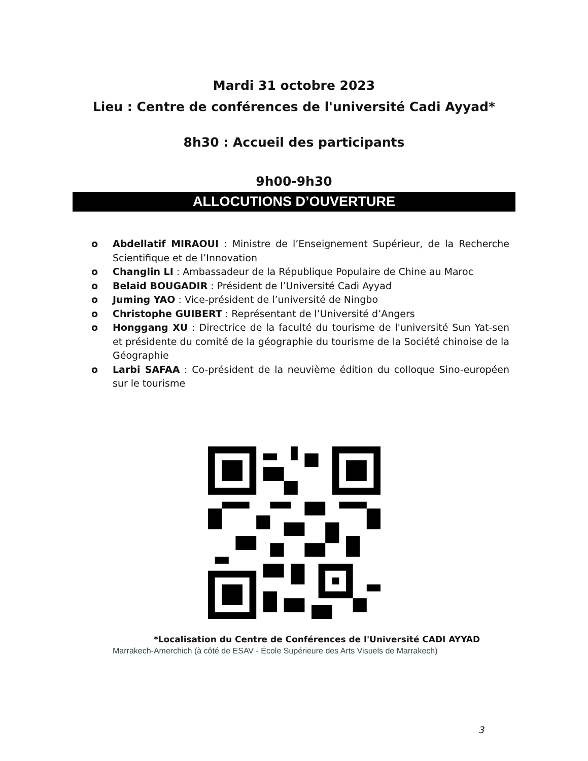Mardi 31 octobre 2023
Lieu : Centre de conférences de l'université Cadi Ayyad*
8h30 : Accueil des participants
9h00-9h30
ALLOCUTIONS D’OUVERTURE
o Abdellatif MIRAOUI : Ministre de l’Enseignement Supérieur, de la Recherche Scientifique et de l’Innovation
o Changlin LI : Ambassadeur de la République Populaire de Chine au Maroc
o Belaid BOUGADIR : Président de l’Université Cadi Ayyad
o Juming YAO : Vice-président de l’université de Ningbo
o Christophe GUIBERT : Représentant de l’Université d’Angers
o Honggang XU : Directrice de la faculté du tourisme de l'université Sun Yat-sen et présidente du comité de la géographie du tourisme de la Société chinoise de la Géographie
o Larbi SAFAA : Co-président de la neuvième édition du colloque Sino-européen sur le tourisme
*Localisation du Centre de Conférences de l'Université CADI AYYAD
Marrakech-Amerchich (à côté de ESAV - École Supérieure des Arts Visuels de Marrakech)
3